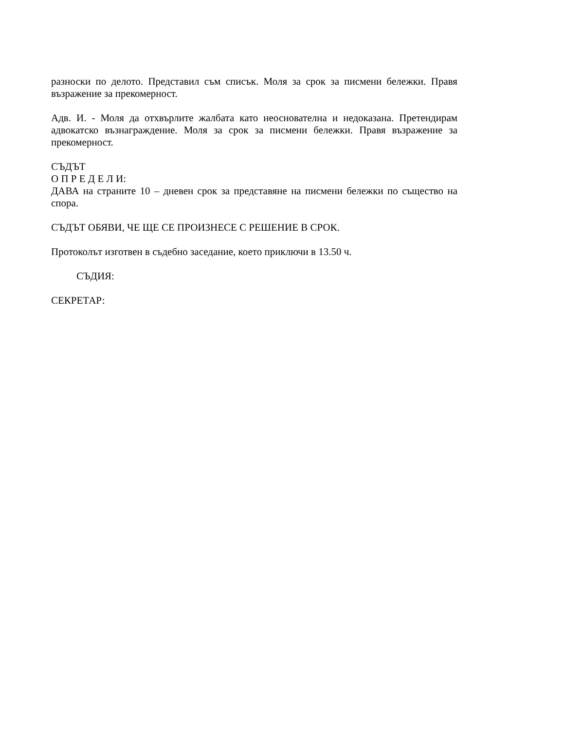разноски по делото. Представил съм списък. Моля за срок за писмени бележки. Правя възражение за прекомерност.
Адв. И. - Моля да отхвърлите жалбата като неоснователна и недоказана. Претендирам адвокатско възнаграждение. Моля за срок за писмени бележки. Правя възражение за прекомерност.
СЪДЪТ
О П Р Е Д Е Л И:
ДАВА на страните 10 – дневен срок за представяне на писмени бележки по същество на спора.
СЪДЪТ ОБЯВИ, ЧЕ ЩЕ СЕ ПРОИЗНЕСЕ С РЕШЕНИЕ В СРОК.
Протоколът изготвен в съдебно заседание, което приключи в 13.50 ч.
СЪДИЯ:
СЕКРЕТАР: